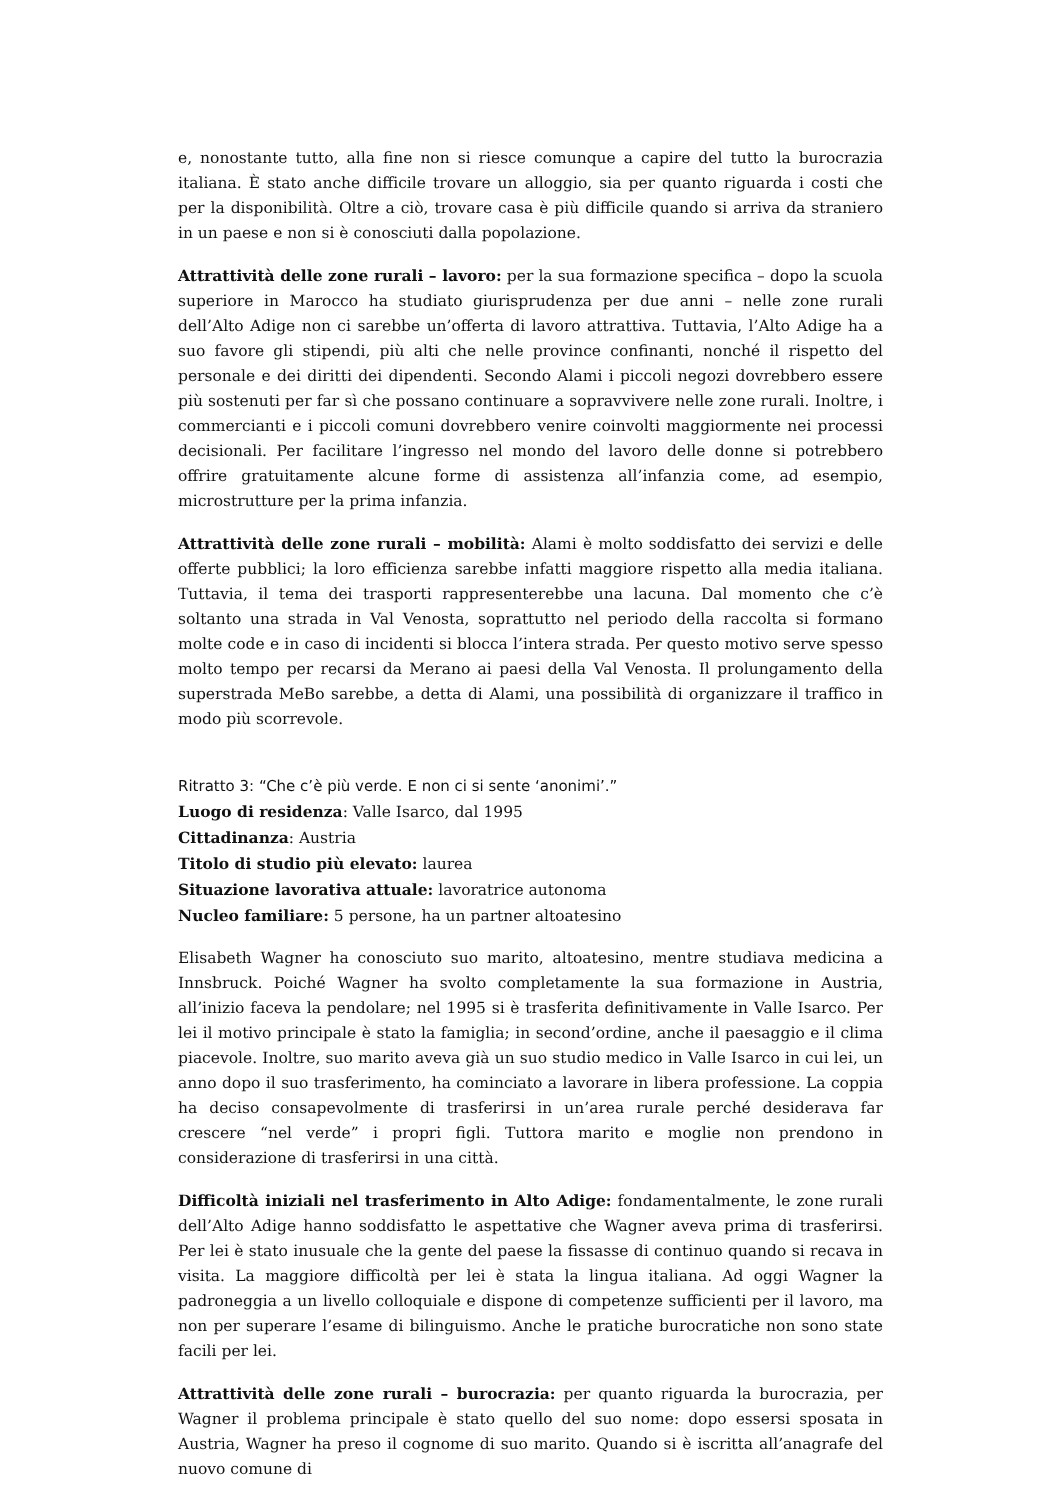e, nonostante tutto, alla fine non si riesce comunque a capire del tutto la burocrazia italiana. È stato anche difficile trovare un alloggio, sia per quanto riguarda i costi che per la disponibilità. Oltre a ciò, trovare casa è più difficile quando si arriva da straniero in un paese e non si è conosciuti dalla popolazione.
Attrattività delle zone rurali – lavoro: per la sua formazione specifica – dopo la scuola superiore in Marocco ha studiato giurisprudenza per due anni – nelle zone rurali dell’Alto Adige non ci sarebbe un’offerta di lavoro attrattiva. Tuttavia, l’Alto Adige ha a suo favore gli stipendi, più alti che nelle province confinanti, nonché il rispetto del personale e dei diritti dei dipendenti. Secondo Alami i piccoli negozi dovrebbero essere più sostenuti per far sì che possano continuare a sopravvivere nelle zone rurali. Inoltre, i commercianti e i piccoli comuni dovrebbero venire coinvolti maggiormente nei processi decisionali. Per facilitare l’ingresso nel mondo del lavoro delle donne si potrebbero offrire gratuitamente alcune forme di assistenza all’infanzia come, ad esempio, microstrutture per la prima infanzia.
Attrattività delle zone rurali – mobilità: Alami è molto soddisfatto dei servizi e delle offerte pubblici; la loro efficienza sarebbe infatti maggiore rispetto alla media italiana. Tuttavia, il tema dei trasporti rappresenterebbe una lacuna. Dal momento che c’è soltanto una strada in Val Venosta, soprattutto nel periodo della raccolta si formano molte code e in caso di incidenti si blocca l’intera strada. Per questo motivo serve spesso molto tempo per recarsi da Merano ai paesi della Val Venosta. Il prolungamento della superstrada MeBo sarebbe, a detta di Alami, una possibilità di organizzare il traffico in modo più scorrevole.
Ritratto 3: “Che c’è più verde. E non ci si sente ‘anonimi’.”
Luogo di residenza: Valle Isarco, dal 1995
Cittadinanza: Austria
Titolo di studio più elevato: laurea
Situazione lavorativa attuale: lavoratrice autonoma
Nucleo familiare: 5 persone, ha un partner altoatesino
Elisabeth Wagner ha conosciuto suo marito, altoatesino, mentre studiava medicina a Innsbruck. Poiché Wagner ha svolto completamente la sua formazione in Austria, all’inizio faceva la pendolare; nel 1995 si è trasferita definitivamente in Valle Isarco. Per lei il motivo principale è stato la famiglia; in second’ordine, anche il paesaggio e il clima piacevole. Inoltre, suo marito aveva già un suo studio medico in Valle Isarco in cui lei, un anno dopo il suo trasferimento, ha cominciato a lavorare in libera professione. La coppia ha deciso consapevolmente di trasferirsi in un’area rurale perché desiderava far crescere “nel verde” i propri figli. Tuttora marito e moglie non prendono in considerazione di trasferirsi in una città.
Difficoltà iniziali nel trasferimento in Alto Adige: fondamentalmente, le zone rurali dell’Alto Adige hanno soddisfatto le aspettative che Wagner aveva prima di trasferirsi. Per lei è stato inusuale che la gente del paese la fissasse di continuo quando si recava in visita. La maggiore difficoltà per lei è stata la lingua italiana. Ad oggi Wagner la padroneggia a un livello colloquiale e dispone di competenze sufficienti per il lavoro, ma non per superare l’esame di bilinguismo. Anche le pratiche burocratiche non sono state facili per lei.
Attrattività delle zone rurali – burocrazia: per quanto riguarda la burocrazia, per Wagner il problema principale è stato quello del suo nome: dopo essersi sposata in Austria, Wagner ha preso il cognome di suo marito. Quando si è iscritta all’anagrafe del nuovo comune di